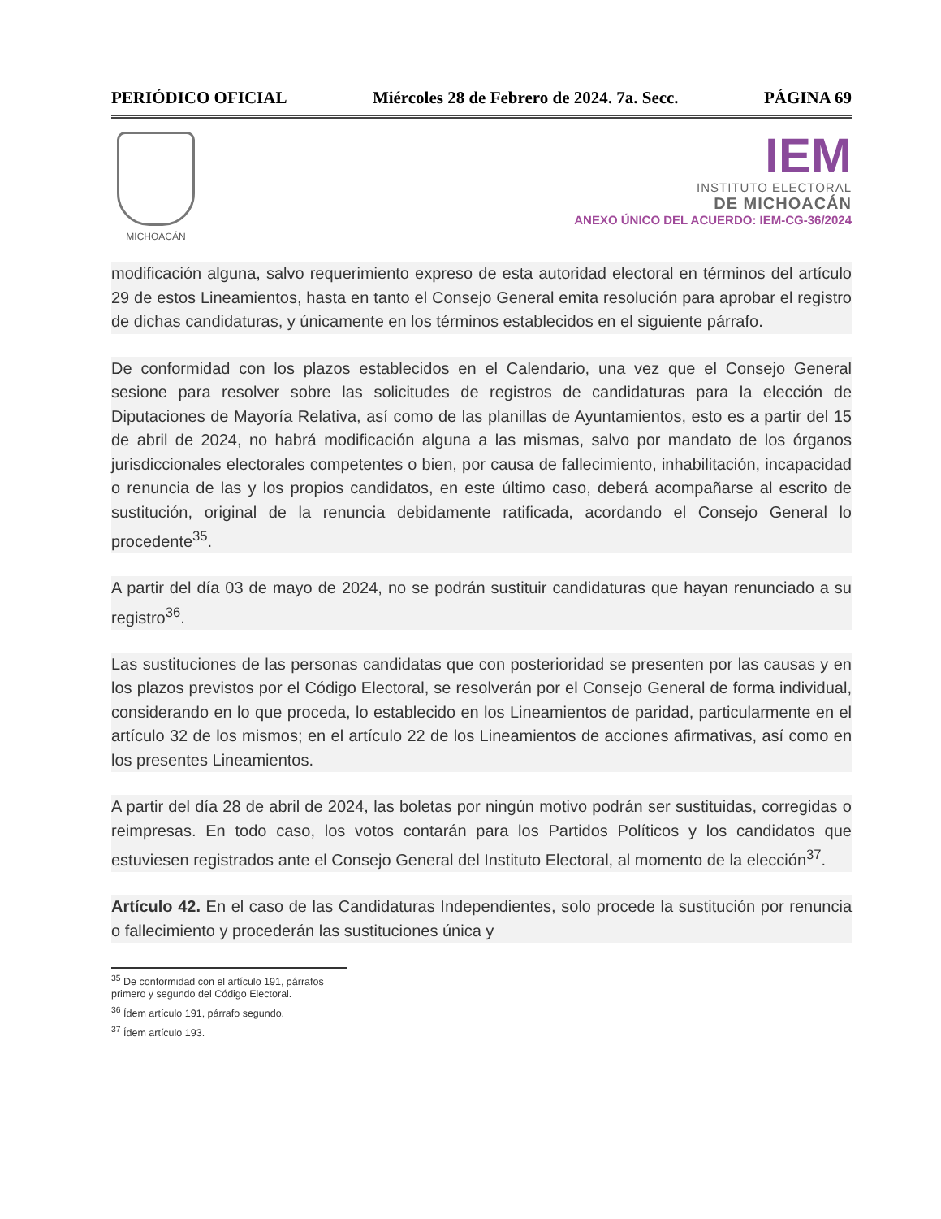PERIÓDICO OFICIAL Miércoles 28 de Febrero de 2024. 7a. Secc. PÁGINA 69
MICHOACÁN
IEM
INSTITUTO ELECTORAL
DE MICHOACÁN
ANEXO ÚNICO DEL ACUERDO: IEM-CG-36/2024
modificación alguna, salvo requerimiento expreso de esta autoridad electoral en términos del artículo 29 de estos Lineamientos, hasta en tanto el Consejo General emita resolución para aprobar el registro de dichas candidaturas, y únicamente en los términos establecidos en el siguiente párrafo.
De conformidad con los plazos establecidos en el Calendario, una vez que el Consejo General sesione para resolver sobre las solicitudes de registros de candidaturas para la elección de Diputaciones de Mayoría Relativa, así como de las planillas de Ayuntamientos, esto es a partir del 15 de abril de 2024, no habrá modificación alguna a las mismas, salvo por mandato de los órganos jurisdiccionales electorales competentes o bien, por causa de fallecimiento, inhabilitación, incapacidad o renuncia de las y los propios candidatos, en este último caso, deberá acompañarse al escrito de sustitución, original de la renuncia debidamente ratificada, acordando el Consejo General lo procedente<sup>35</sup>.
A partir del día 03 de mayo de 2024, no se podrán sustituir candidaturas que hayan renunciado a su registro<sup>36</sup>.
Las sustituciones de las personas candidatas que con posterioridad se presenten por las causas y en los plazos previstos por el Código Electoral, se resolverán por el Consejo General de forma individual, considerando en lo que proceda, lo establecido en los Lineamientos de paridad, particularmente en el artículo 32 de los mismos; en el artículo 22 de los Lineamientos de acciones afirmativas, así como en los presentes Lineamientos.
A partir del día 28 de abril de 2024, las boletas por ningún motivo podrán ser sustituidas, corregidas o reimpresas. En todo caso, los votos contarán para los Partidos Políticos y los candidatos que estuviesen registrados ante el Consejo General del Instituto Electoral, al momento de la elección<sup>37</sup>.
Artículo 42. En el caso de las Candidaturas Independientes, solo procede la sustitución por renuncia o fallecimiento y procederán las sustituciones única y
<sup>35</sup> De conformidad con el artículo 191, párrafos primero y segundo del Código Electoral.
<sup>36</sup> Ídem artículo 191, párrafo segundo.
<sup>37</sup> Ídem artículo 193.